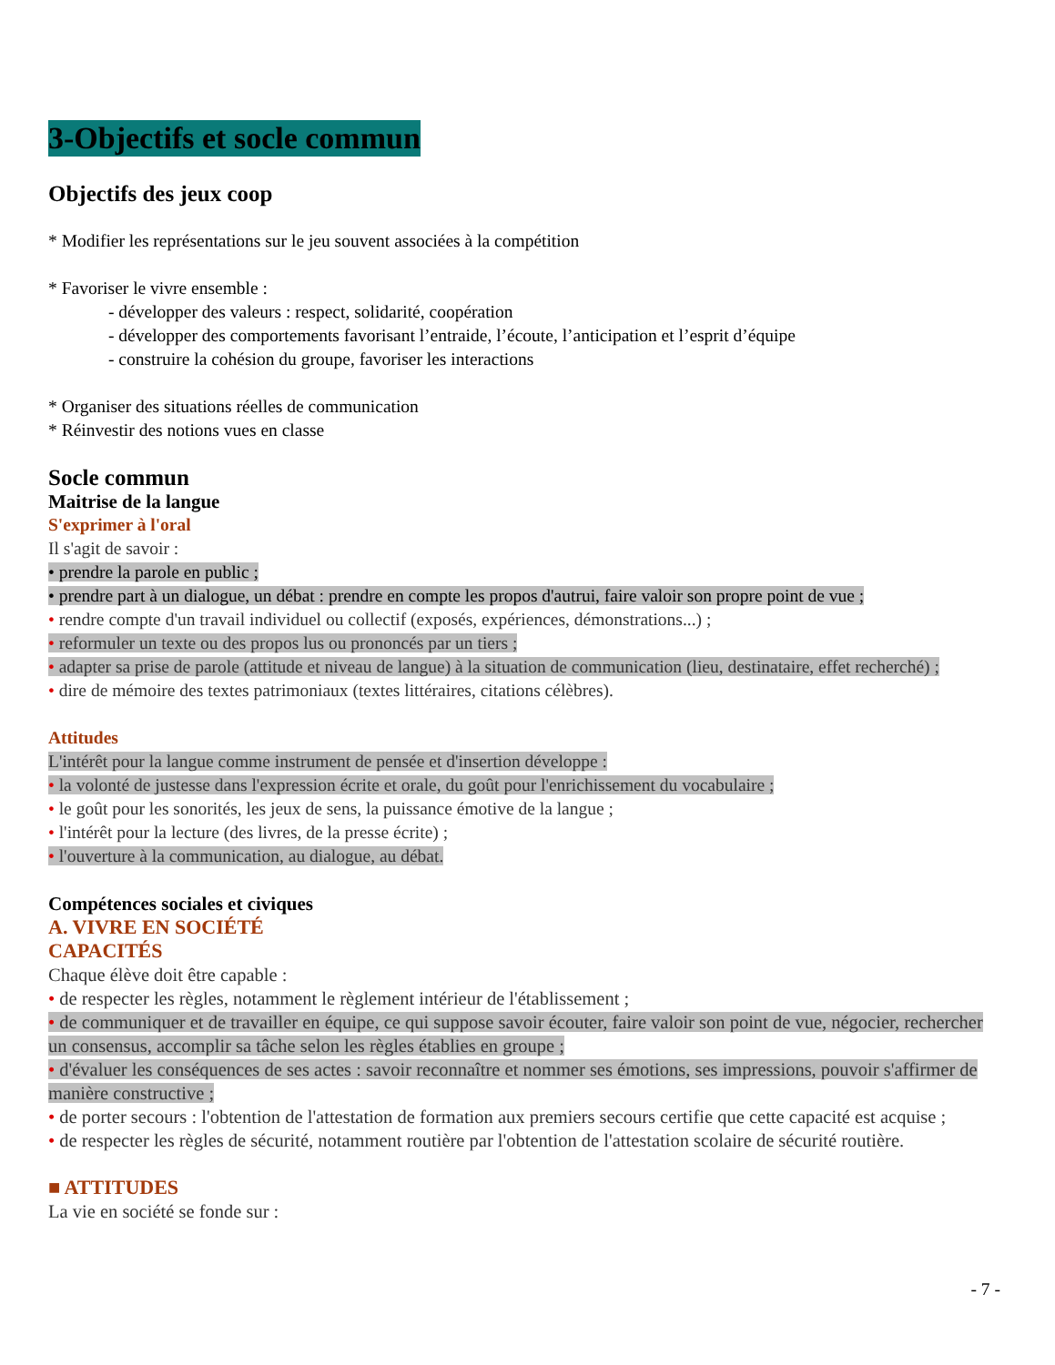3-Objectifs et socle commun
Objectifs des jeux coop
* Modifier les représentations sur le jeu souvent associées à la compétition
* Favoriser le vivre ensemble :
- développer des valeurs : respect, solidarité, coopération
- développer des comportements favorisant l’entraide, l’écoute, l’anticipation et l’esprit d’équipe
- construire la cohésion du groupe, favoriser les interactions
* Organiser des situations réelles de communication
* Réinvestir des notions vues en classe
Socle commun
Maitrise de la langue
S'exprimer à l'oral
Il s'agit de savoir :
• prendre la parole en public ;
• prendre part à un dialogue, un débat : prendre en compte les propos d'autrui, faire valoir son propre point de vue ;
• rendre compte d'un travail individuel ou collectif (exposés, expériences, démonstrations...) ;
• reformuler un texte ou des propos lus ou prononcés par un tiers ;
• adapter sa prise de parole (attitude et niveau de langue) à la situation de communication (lieu, destinataire, effet recherché) ;
• dire de mémoire des textes patrimoniaux (textes littéraires, citations célèbres).
Attitudes
L'intérêt pour la langue comme instrument de pensée et d'insertion développe :
• la volonté de justesse dans l'expression écrite et orale, du goût pour l'enrichissement du vocabulaire ;
• le goût pour les sonorités, les jeux de sens, la puissance émotive de la langue ;
• l'intérêt pour la lecture (des livres, de la presse écrite) ;
• l'ouverture à la communication, au dialogue, au débat.
Compétences sociales et civiques
A. VIVRE EN SOCIÉTÉ
CAPACITÉS
Chaque élève doit être capable :
• de respecter les règles, notamment le règlement intérieur de l'établissement ;
• de communiquer et de travailler en équipe, ce qui suppose savoir écouter, faire valoir son point de vue, négocier, rechercher un consensus, accomplir sa tâche selon les règles établies en groupe ;
• d'évaluer les conséquences de ses actes : savoir reconnaître et nommer ses émotions, ses impressions, pouvoir s'affirmer de manière constructive ;
• de porter secours : l'obtention de l'attestation de formation aux premiers secours certifie que cette capacité est acquise ;
• de respecter les règles de sécurité, notamment routière par l'obtention de l'attestation scolaire de sécurité routière.
■ ATTITUDES
La vie en société se fonde sur :
- 7 -